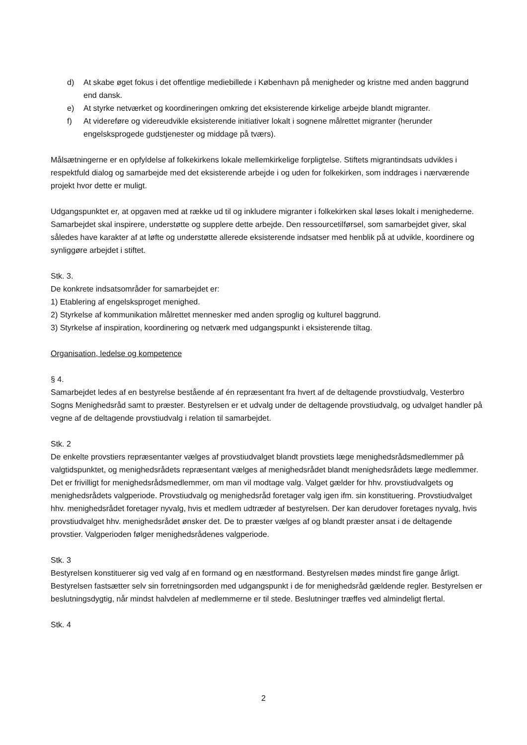d) At skabe øget fokus i det offentlige mediebillede i København på menigheder og kristne med anden baggrund end dansk.
e) At styrke netværket og koordineringen omkring det eksisterende kirkelige arbejde blandt migranter.
f) At videreføre og videreudvikle eksisterende initiativer lokalt i sognene målrettet migranter (herunder engelsksprogede gudstjenester og middage på tværs).
Målsætningerne er en opfyldelse af folkekirkens lokale mellemkirkelige forpligtelse. Stiftets migrantindsats udvikles i respektfuld dialog og samarbejde med det eksisterende arbejde i og uden for folkekirken, som inddrages i nærværende projekt hvor dette er muligt.
Udgangspunktet er, at opgaven med at række ud til og inkludere migranter i folkekirken skal løses lokalt i menighederne. Samarbejdet skal inspirere, understøtte og supplere dette arbejde. Den ressourcetilførsel, som samarbejdet giver, skal således have karakter af at løfte og understøtte allerede eksisterende indsatser med henblik på at udvikle, koordinere og synliggøre arbejdet i stiftet.
Stk. 3.
De konkrete indsatsområder for samarbejdet er:
1) Etablering af engelsksproget menighed.
2) Styrkelse af kommunikation målrettet mennesker med anden sproglig og kulturel baggrund.
3) Styrkelse af inspiration, koordinering og netværk med udgangspunkt i eksisterende tiltag.
Organisation, ledelse og kompetence
§ 4.
Samarbejdet ledes af en bestyrelse bestående af én repræsentant fra hvert af de deltagende provstiudvalg, Vesterbro Sogns Menighedsråd samt to præster. Bestyrelsen er et udvalg under de deltagende provstiudvalg, og udvalget handler på vegne af de deltagende provstiudvalg i relation til samarbejdet.
Stk. 2
De enkelte provstiers repræsentanter vælges af provstiudvalget blandt provstiets læge menighedsrådsmedlemmer på valgtidspunktet, og menighedsrådets repræsentant vælges af menighedsrådet blandt menighedsrådets læge medlemmer. Det er frivilligt for menighedsrådsmedlemmer, om man vil modtage valg. Valget gælder for hhv. provstiudvalgets og menighedsrådets valgperiode. Provstiudvalg og menighedsråd foretager valg igen ifm. sin konstituering. Provstiudvalget hhv. menighedsrådet foretager nyvalg, hvis et medlem udtræder af bestyrelsen. Der kan derudover foretages nyvalg, hvis provstiudvalget hhv. menighedsrådet ønsker det. De to præster vælges af og blandt præster ansat i de deltagende provstier. Valgperioden følger menighedsrådenes valgperiode.
Stk. 3
Bestyrelsen konstituerer sig ved valg af en formand og en næstformand. Bestyrelsen mødes mindst fire gange årligt. Bestyrelsen fastsætter selv sin forretningsorden med udgangspunkt i de for menighedsråd gældende regler. Bestyrelsen er beslutningsdygtig, når mindst halvdelen af medlemmerne er til stede. Beslutninger træffes ved almindeligt flertal.
Stk. 4
2